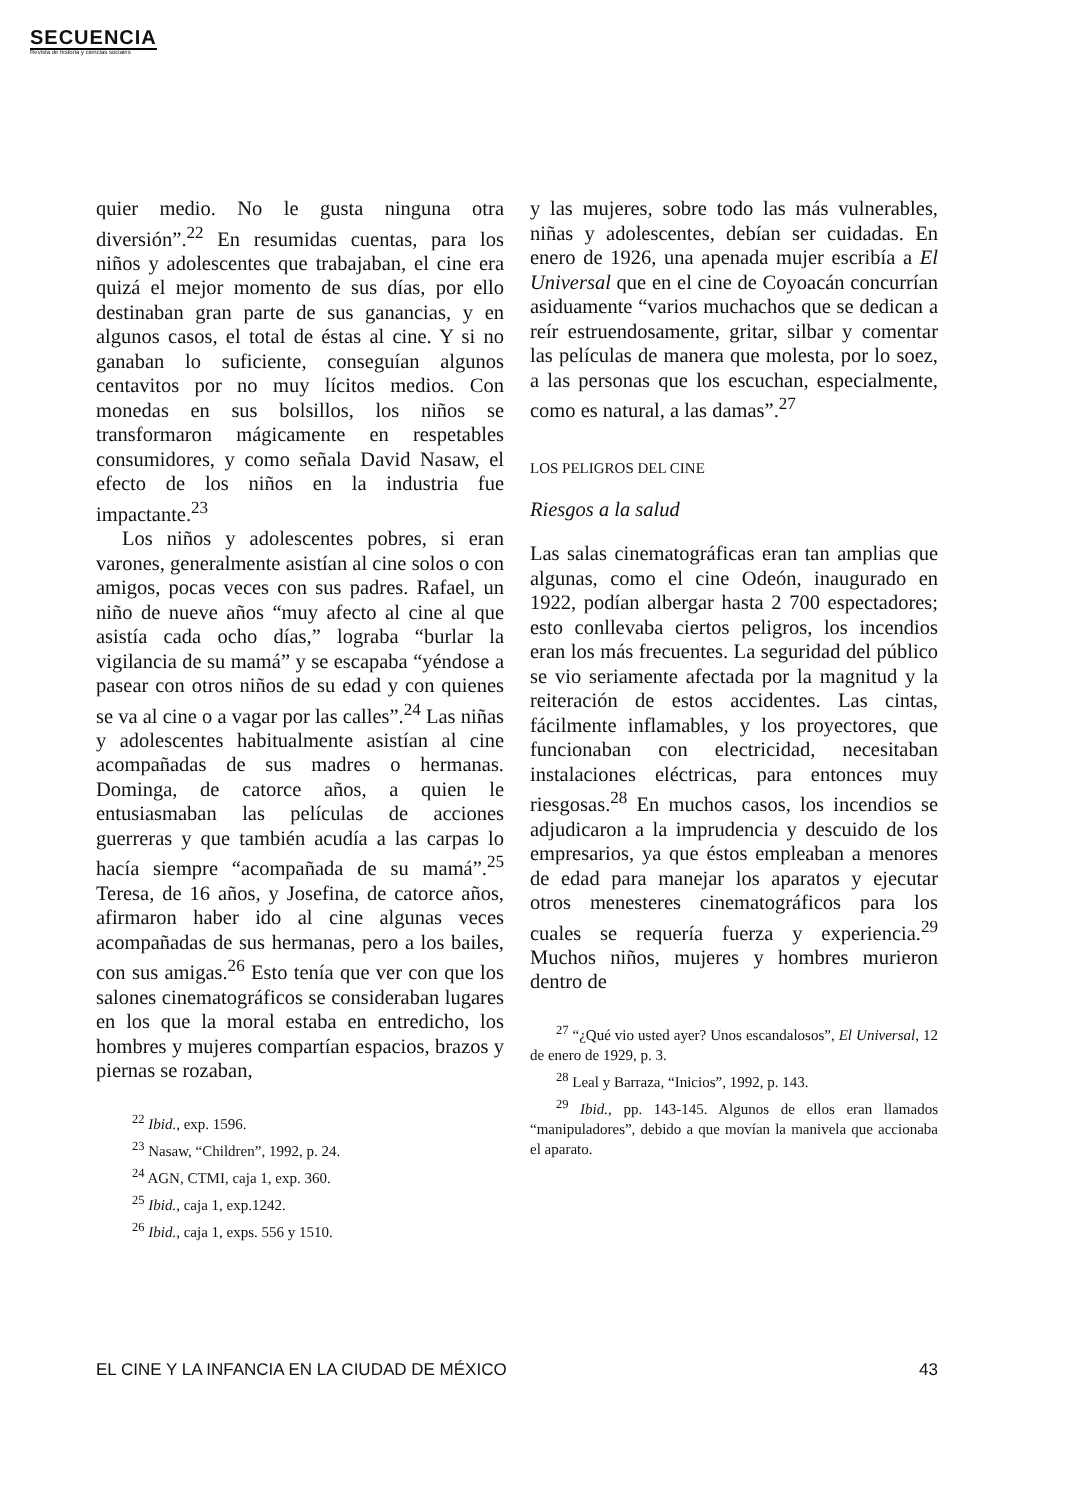SECUENCIA
Revista de historia y ciencias sociales
quier medio. No le gusta ninguna otra diversión”.<sup>22</sup> En resumidas cuentas, para los niños y adolescentes que trabajaban, el cine era quizá el mejor momento de sus días, por ello destinaban gran parte de sus ganancias, y en algunos casos, el total de éstas al cine. Y si no ganaban lo suficiente, conseguían algunos centavitos por no muy lícitos medios. Con monedas en sus bolsillos, los niños se transformaron mágicamente en respetables consumidores, y como señala David Nasaw, el efecto de los niños en la industria fue impactante.<sup>23</sup>
Los niños y adolescentes pobres, si eran varones, generalmente asistían al cine solos o con amigos, pocas veces con sus padres. Rafael, un niño de nueve años “muy afecto al cine al que asistía cada ocho días,” lograba “burlar la vigilancia de su mamá” y se escapaba “yéndose a pasear con otros niños de su edad y con quienes se va al cine o a vagar por las calles”.<sup>24</sup> Las niñas y adolescentes habitualmente asistían al cine acompañadas de sus madres o hermanas. Dominga, de catorce años, a quien le entusiasmaban las películas de acciones guerreras y que también acudía a las carpas lo hacía siempre “acompañada de su mamá”.<sup>25</sup> Teresa, de 16 años, y Josefina, de catorce años, afirmaron haber ido al cine algunas veces acompañadas de sus hermanas, pero a los bailes, con sus amigas.<sup>26</sup> Esto tenía que ver con que los salones cinematográficos se consideraban lugares en los que la moral estaba en entredicho, los hombres y mujeres compartían espacios, brazos y piernas se rozaban,
<sup>22</sup> Ibid., exp. 1596.
<sup>23</sup> Nasaw, “Children”, 1992, p. 24.
<sup>24</sup> AGN, CTMI, caja 1, exp. 360.
<sup>25</sup> Ibid., caja 1, exp.1242.
<sup>26</sup> Ibid., caja 1, exps. 556 y 1510.
y las mujeres, sobre todo las más vulnerables, niñas y adolescentes, debían ser cuidadas. En enero de 1926, una apenada mujer escribía a El Universal que en el cine de Coyoacán concurrían asiduamente “varios muchachos que se dedican a reír estruendosamente, gritar, silbar y comentar las películas de manera que molesta, por lo soez, a las personas que los escuchan, especialmente, como es natural, a las damas”.<sup>27</sup>
LOS PELIGROS DEL CINE
Riesgos a la salud
Las salas cinematográficas eran tan amplias que algunas, como el cine Odeón, inaugurado en 1922, podían albergar hasta 2 700 espectadores; esto conllevaba ciertos peligros, los incendios eran los más frecuentes. La seguridad del público se vio seriamente afectada por la magnitud y la reiteración de estos accidentes. Las cintas, fácilmente inflamables, y los proyectores, que funcionaban con electricidad, necesitaban instalaciones eléctricas, para entonces muy riesgosas.<sup>28</sup> En muchos casos, los incendios se adjudicaron a la imprudencia y descuido de los empresarios, ya que éstos empleaban a menores de edad para manejar los aparatos y ejecutar otros menesteres cinematográficos para los cuales se requería fuerza y experiencia.<sup>29</sup> Muchos niños, mujeres y hombres murieron dentro de
<sup>27</sup> “¿Qué vio usted ayer? Unos escandalosos”, El Universal, 12 de enero de 1929, p. 3.
<sup>28</sup> Leal y Barraza, “Inicios”, 1992, p. 143.
<sup>29</sup> Ibid., pp. 143-145. Algunos de ellos eran llamados “manipuladores”, debido a que movían la manivela que accionaba el aparato.
EL CINE Y LA INFANCIA EN LA CIUDAD DE MÉXICO 43